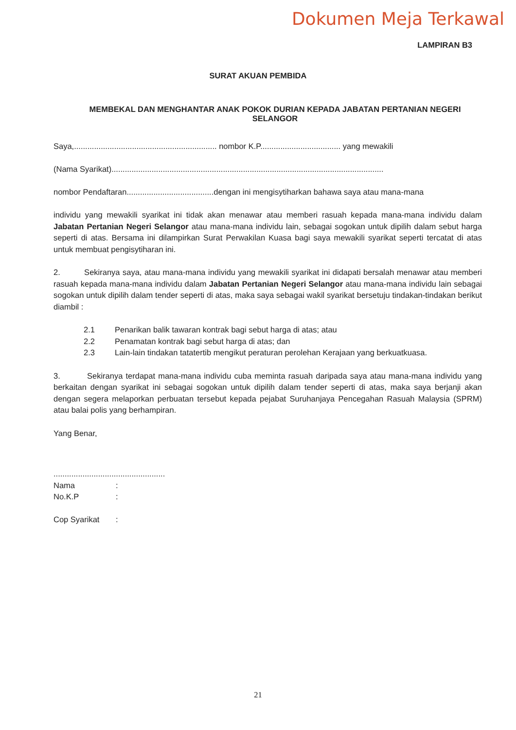Dokumen Meja Terkawal
LAMPIRAN B3
SURAT AKUAN PEMBIDA
MEMBEKAL DAN MENGHANTAR ANAK POKOK DURIAN KEPADA JABATAN PERTANIAN NEGERI SELANGOR
Saya,................................................................ nombor K.P.................................... yang mewakili
(Nama Syarikat)..........................................................................................................................
nombor Pendaftaran.......................................dengan ini mengisytiharkan bahawa saya atau mana-mana
individu yang mewakili syarikat ini tidak akan menawar atau memberi rasuah kepada mana-mana individu dalam Jabatan Pertanian Negeri Selangor atau mana-mana individu lain, sebagai sogokan untuk dipilih dalam sebut harga seperti di atas. Bersama ini dilampirkan Surat Perwakilan Kuasa bagi saya mewakili syarikat seperti tercatat di atas untuk membuat pengisytiharan ini.
2. Sekiranya saya, atau mana-mana individu yang mewakili syarikat ini didapati bersalah menawar atau memberi rasuah kepada mana-mana individu dalam Jabatan Pertanian Negeri Selangor atau mana-mana individu lain sebagai sogokan untuk dipilih dalam tender seperti di atas, maka saya sebagai wakil syarikat bersetuju tindakan-tindakan berikut diambil :
2.1 Penarikan balik tawaran kontrak bagi sebut harga di atas; atau
2.2 Penamatan kontrak bagi sebut harga di atas; dan
2.3 Lain-lain tindakan tatatertib mengikut peraturan perolehan Kerajaan yang berkuatkuasa.
3. Sekiranya terdapat mana-mana individu cuba meminta rasuah daripada saya atau mana-mana individu yang berkaitan dengan syarikat ini sebagai sogokan untuk dipilih dalam tender seperti di atas, maka saya berjanji akan dengan segera melaporkan perbuatan tersebut kepada pejabat Suruhanjaya Pencegahan Rasuah Malaysia (SPRM) atau balai polis yang berhampiran.
Yang Benar,
..................................................
| Nama | : |
| No.K.P | : |
| Cop Syarikat | : |
21